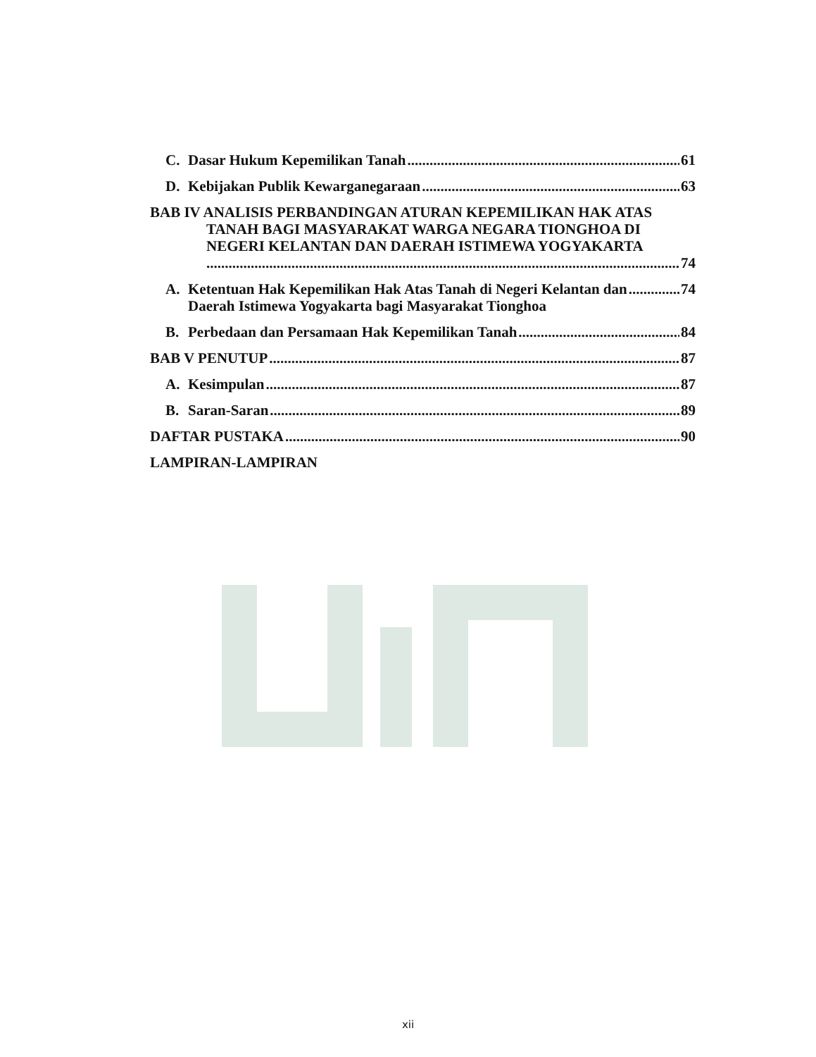C. Dasar Hukum Kepemilikan Tanah 61
D. Kebijakan Publik Kewarganegaraan 63
BAB IV ANALISIS PERBANDINGAN ATURAN KEPEMILIKAN HAK ATAS TANAH BAGI MASYARAKAT WARGA NEGARA TIONGHOA DI NEGERI KELANTAN DAN DAERAH ISTIMEWA YOGYAKARTA
74
A. Ketentuan Hak Kepemilikan Hak Atas Tanah di Negeri Kelantan dan
Daerah Istimewa Yogyakarta bagi Masyarakat Tionghoa 74
B. Perbedaan dan Persamaan Hak Kepemilikan Tanah 84
BAB V PENUTUP 87
A. Kesimpulan 87
B. Saran-Saran 89
DAFTAR PUSTAKA 90
LAMPIRAN-LAMPIRAN
xii